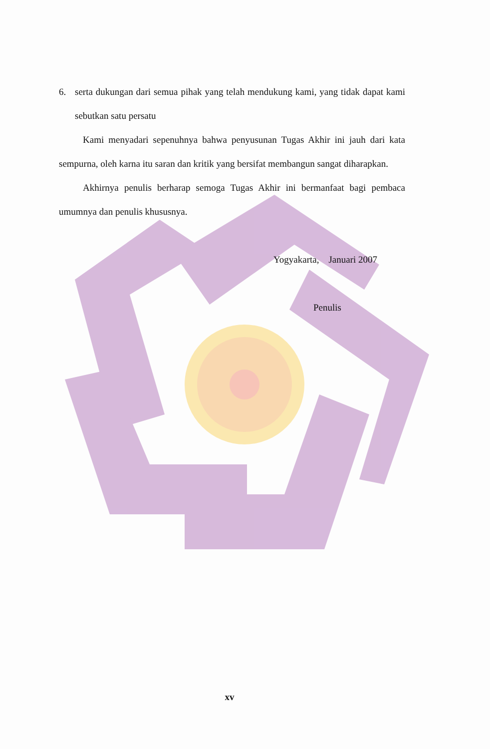6. serta dukungan dari semua pihak yang telah mendukung kami, yang tidak dapat kami sebutkan satu persatu
Kami menyadari sepenuhnya bahwa penyusunan Tugas Akhir ini jauh dari kata sempurna, oleh karna itu saran dan kritik yang bersifat membangun sangat diharapkan.
Akhirnya penulis berharap semoga Tugas Akhir ini bermanfaat bagi pembaca umumnya dan penulis khususnya.
Yogyakarta, Januari 2007
Penulis
xv